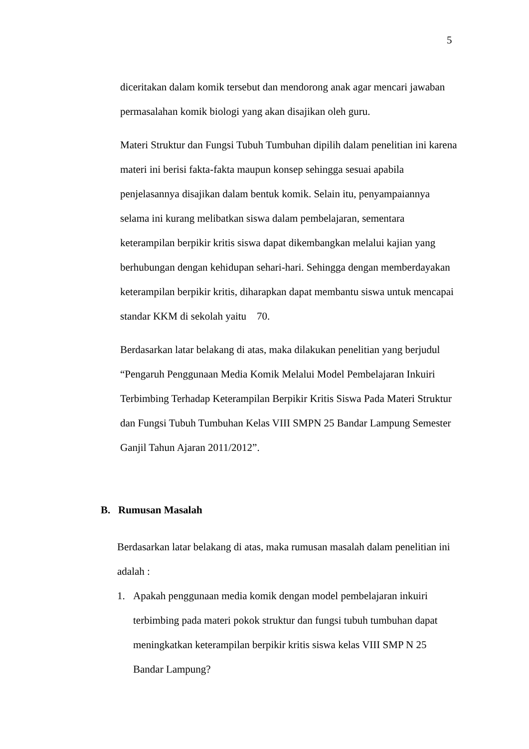5
diceritakan dalam komik tersebut dan mendorong anak agar mencari jawaban permasalahan komik biologi yang akan disajikan oleh guru.
Materi Struktur dan Fungsi Tubuh Tumbuhan dipilih dalam penelitian ini karena materi ini berisi fakta-fakta maupun konsep sehingga sesuai apabila penjelasannya disajikan dalam bentuk komik. Selain itu, penyampaiannya selama ini kurang melibatkan siswa dalam pembelajaran, sementara keterampilan berpikir kritis siswa dapat dikembangkan melalui kajian yang berhubungan dengan kehidupan sehari-hari. Sehingga dengan memberdayakan keterampilan berpikir kritis, diharapkan dapat membantu siswa untuk mencapai standar KKM di sekolah yaitu 70.
Berdasarkan latar belakang di atas, maka dilakukan penelitian yang berjudul “Pengaruh Penggunaan Media Komik Melalui Model Pembelajaran Inkuiri Terbimbing Terhadap Keterampilan Berpikir Kritis Siswa Pada Materi Struktur dan Fungsi Tubuh Tumbuhan Kelas VIII SMPN 25 Bandar Lampung Semester Ganjil Tahun Ajaran 2011/2012”.
B. Rumusan Masalah
Berdasarkan latar belakang di atas, maka rumusan masalah dalam penelitian ini adalah :
1. Apakah penggunaan media komik dengan model pembelajaran inkuiri terbimbing pada materi pokok struktur dan fungsi tubuh tumbuhan dapat meningkatkan keterampilan berpikir kritis siswa kelas VIII SMP N 25 Bandar Lampung?